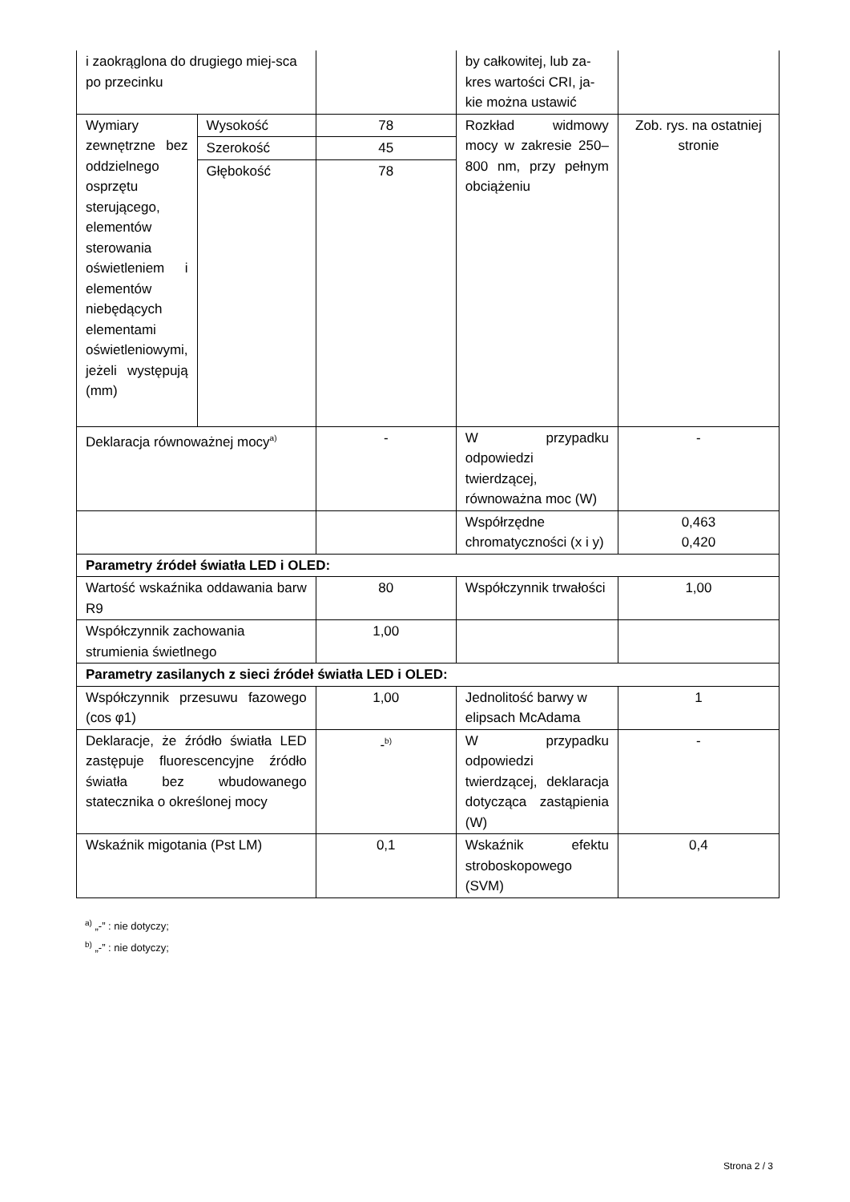| i zaokrąglona do drugiego miej-sca po przecinku | | | by całkowitej, lub za-kres wartości CRI, ja-kie można ustawić | |
| Wymiary zewnętrzne bez oddzielnego osprzętu sterującego, elementów sterowania oświetleniem i elementów niebędących elementami oświetleniowymi, jeżeli występują (mm) | Wysokość | 78 | Rozkład widmowy mocy w zakresie 250–800 nm, przy pełnym obciążeniu | Zob. rys. na ostatniej stronie |
| | Szerokość | 45 | | |
| | Głębokość | 78 | | |
| Deklaracja równoważnej mocy<sup>a)</sup> | | - | W przypadku odpowiedzi twierdzącej, równoważna moc (W) | - |
| | | | Współrzędne chromatyczności (x i y) | 0,463 0,420 |
| Parametry źródeł światła LED i OLED: | | | | |
| Wartość wskaźnika oddawania barw R9 | | 80 | Współczynnik trwałości | 1,00 |
| Współczynnik zachowania strumienia świetlnego | | 1,00 | | |
| Parametry zasilanych z sieci źródeł światła LED i OLED: | | | | |
| Współczynnik przesuwu fazowego (cos φ1) | | 1,00 | Jednolitość barwy w elipsach McAdama | 1 |
| Deklaracje, że źródło światła LED zastępuje fluorescencyjne źródło światła bez wbudowanego statecznika o określonej mocy | | -<sup>b)</sup> | W przypadku odpowiedzi twierdzącej, deklaracja dotycząca zastąpienia (W) | - |
| Wskaźnik migotania (Pst LM) | | 0,1 | Wskaźnik efektu stroboskopowego (SVM) | 0,4 |
<sup>a)</sup> „-” : nie dotyczy;
<sup>b)</sup> „-” : nie dotyczy;
Strona 2 / 3